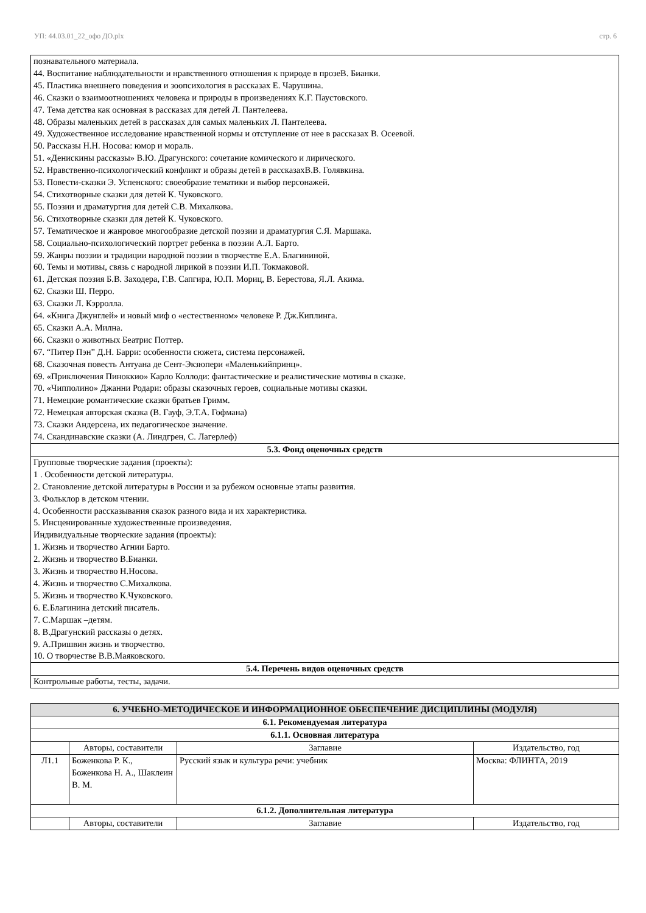УП: 44.03.01_22_офо ДО.plx стр. 6
| познавательного материала. 44. Воспитание наблюдательности и нравственного отношения к природе в прозеВ. Бианки. 45. Пластика внешнего поведения и зоопсихология в рассказах Е. Чарушина. 46. Сказки о взаимоотношениях человека и природы в произведениях К.Г. Паустовского. 47. Тема детства как основная в рассказах для детей Л. Пантелеева. 48. Образы маленьких детей в рассказах для самых маленьких Л. Пантелеева. 49. Художественное исследование нравственной нормы и отступление от нее в рассказах В. Осеевой. 50. Рассказы Н.Н. Носова: юмор и мораль. 51. «Денискины рассказы» В.Ю. Драгунского: сочетание комического и лирического. 52. Нравственно-психологический конфликт и образы детей в рассказахВ.В. Голявкина. 53. Повести-сказки Э. Успенского: своеобразие тематики и выбор персонажей. 54. Стихотворные сказки для детей К. Чуковского. 55. Поэзии и драматургия для детей С.В. Михалкова. 56. Стихотворные сказки для детей К. Чуковского. 57. Тематическое и жанровое многообразие детской поэзии и драматургия С.Я. Маршака. 58. Социально-психологический портрет ребенка в поэзии А.Л. Барто. 59. Жанры поэзии и традиции народной поэзии в творчестве Е.А. Благининой. 60. Темы и мотивы, связь с народной лирикой в поэзии И.П. Токмаковой. 61. Детская поэзия Б.В. Заходера, Г.В. Сапгира, Ю.П. Мориц, В. Берестова, Я.Л. Акима. 62. Сказки Ш. Перро. 63. Сказки Л. Кэрролла. 64. «Книга Джунглей» и новый миф о «естественном» человеке Р. Дж.Киплинга. 65. Сказки А.А. Милна. 66. Сказки о животных Беатрис Поттер. 67. “Питер Пэн” Д.Н. Барри: особенности сюжета, система персонажей. 68. Сказочная повесть Антуана де Сент-Экзюпери «Маленькийпринц». 69. «Приключения Пиноккио» Карло Коллоди: фантастические и реалистические мотивы в сказке. 70. «Чипполино» Джанни Родари: образы сказочных героев, социальные мотивы сказки. 71. Немецкие романтические сказки братьев Гримм. 72. Немецкая авторская сказка (В. Гауф, Э.Т.А. Гофмана) 73. Сказки Андерсена, их педагогическое значение. 74. Скандинавские сказки (А. Линдгрен, С. Лагерлеф) |
| 5.3. Фонд оценочных средств |
| Групповые творческие задания (проекты): 1 . Особенности детской литературы. 2. Становление детской литературы в России и за рубежом основные этапы развития. 3. Фольклор в детском чтении. 4. Особенности рассказывания сказок разного вида и их характеристика. 5. Инсценированные художественные произведения. Индивидуальные творческие задания (проекты): 1. Жизнь и творчество Агнии Барто. 2. Жизнь и творчество В.Бианки. 3. Жизнь и творчество Н.Носова. 4. Жизнь и творчество С.Михалкова. 5. Жизнь и творчество К.Чуковского. 6. Е.Благинина детский писатель. 7. С.Маршак –детям. 8. В.Драгунский рассказы о детях. 9. А.Пришвин жизнь и творчество. 10. О творчестве В.В.Маяковского. |
| 5.4. Перечень видов оценочных средств |
| Контрольные работы, тесты, задачи. |
| 6. УЧЕБНО-МЕТОДИЧЕСКОЕ И ИНФОРМАЦИОННОЕ ОБЕСПЕЧЕНИЕ ДИСЦИПЛИНЫ (МОДУЛЯ) | | | |
| --- | --- | --- | --- |
| 6.1. Рекомендуемая литература | | | |
| 6.1.1. Основная литература | | | |
| | Авторы, составители | Заглавие | Издательство, год |
| Л1.1 | Боженкова Р. К., Боженкова Н. А., Шаклеин В. М. | Русский язык и культура речи: учебник | Москва: ФЛИНТА, 2019 |
| 6.1.2. Дополнительная литература | | | |
| | Авторы, составители | Заглавие | Издательство, год |